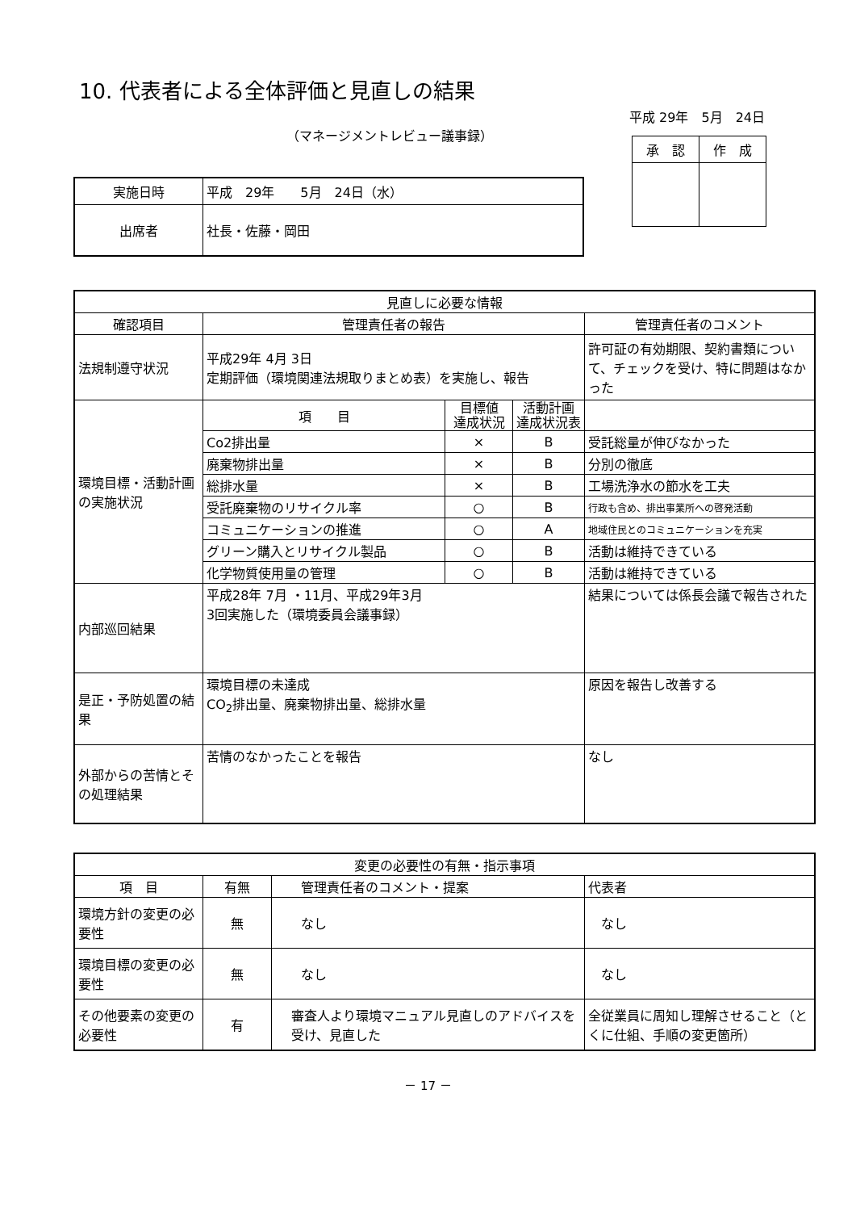10. 代表者による全体評価と見直しの結果
平成 29年　5月　24日
（マネージメントレビュー議事録）
| 承 認 | 作 成 |
| --- | --- |
| 実施日時 | 平成 29年 5月 24日（水） |
| 出席者 | 社長・佐藤・岡田 |
| 見直しに必要な情報 | | | | |
| 確認項目 | 管理責任者の報告 | | | 管理責任者のコメント |
| 法規制遵守状況 | 平成29年 4月 3日 定期評価（環境関連法規取りまとめ表）を実施し、報告 | | | 許可証の有効期限、契約書類について、チェックを受け、特に問題はなかった |
| 環境目標・活動計画の実施状況 | 項 目 | 目標値 達成状況 | 活動計画 達成状況表 | |
| | Co2排出量 | × | B | 受託総量が伸びなかった |
| | 廃棄物排出量 | × | B | 分別の徹底 |
| | 総排水量 | × | B | 工場洗浄水の節水を工夫 |
| | 受託廃棄物のリサイクル率 | ○ | B | 行政も含め、排出事業所への啓発活動 |
| | コミュニケーションの推進 | ○ | A | 地域住民とのコミュニケーションを充実 |
| | グリーン購入とリサイクル製品 | ○ | B | 活動は維持できている |
| | 化学物質使用量の管理 | ○ | B | 活動は維持できている |
| 内部巡回結果 | 平成28年 7月 ・11月、平成29年3月 3回実施した（環境委員会議事録） | | | 結果については係長会議で報告された |
| 是正・予防処置の結果 | 環境目標の未達成 CO<sub>2</sub>排出量、廃棄物排出量、総排水量 | | | 原因を報告し改善する |
| 外部からの苦情とその処理結果 | 苦情のなかったことを報告 | | | なし |
| 変更の必要性の有無・指示事項 | | | |
| 項 目 | 有無 | 管理責任者のコメント・提案 | 代表者 |
| 環境方針の変更の必要性 | 無 | なし | なし |
| 環境目標の変更の必要性 | 無 | なし | なし |
| その他要素の変更の必要性 | 有 | 審査人より環境マニュアル見直しのアドバイスを受け、見直した | 全従業員に周知し理解させること（とくに仕組、手順の変更箇所） |
－ 17 －